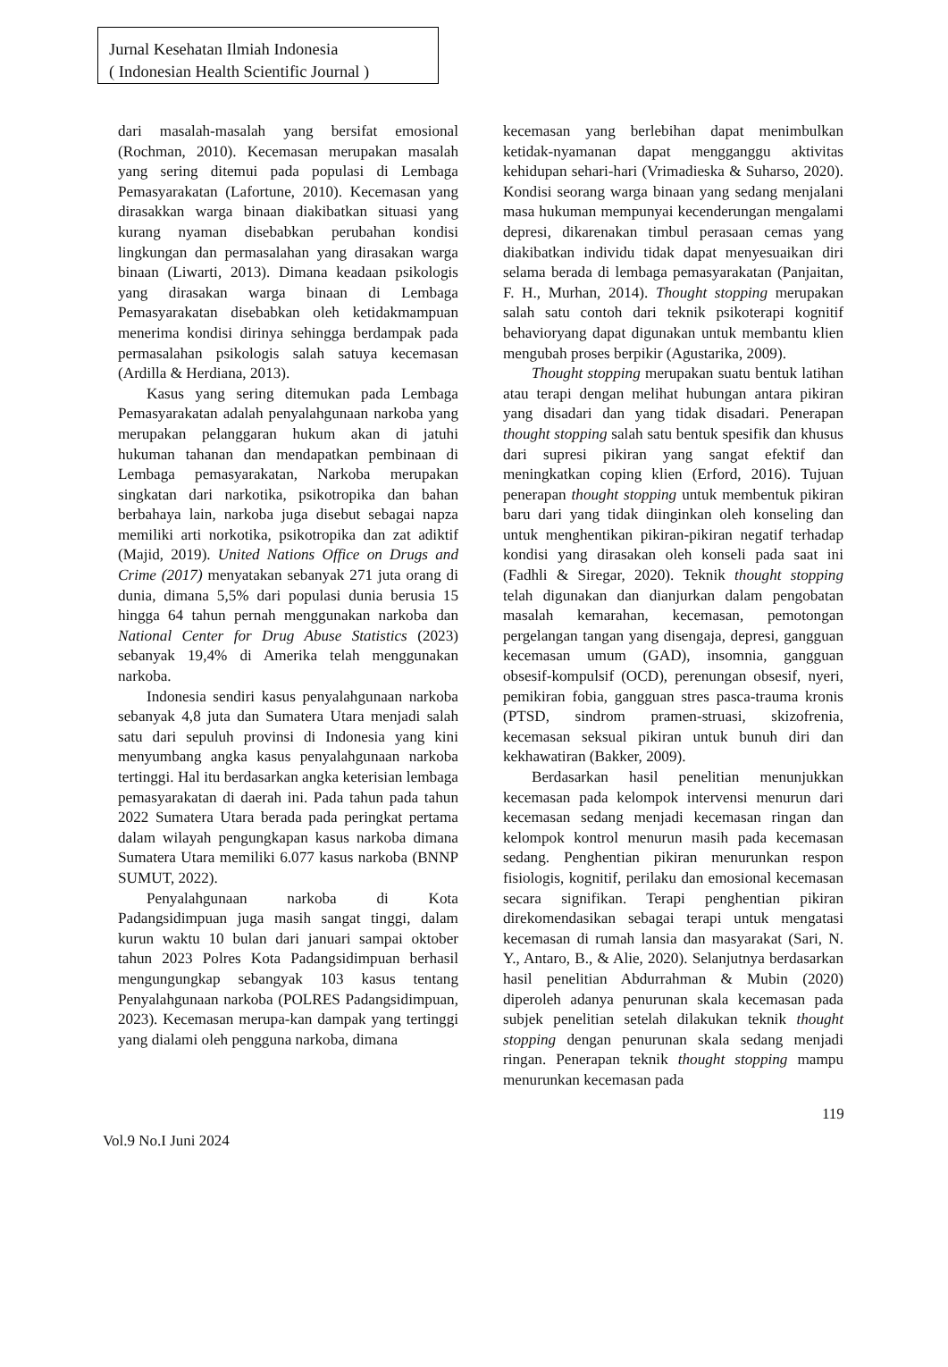Jurnal Kesehatan Ilmiah Indonesia
( Indonesian Health Scientific Journal )
dari masalah-masalah yang bersifat emosional (Rochman, 2010). Kecemasan merupakan masalah yang sering ditemui pada populasi di Lembaga Pemasyarakatan (Lafortune, 2010). Kecemasan yang dirasakkan warga binaan diakibatkan situasi yang kurang nyaman disebabkan perubahan kondisi lingkungan dan permasalahan yang dirasakan warga binaan (Liwarti, 2013). Dimana keadaan psikologis yang dirasakan warga binaan di Lembaga Pemasyarakatan disebabkan oleh ketidakmampuan menerima kondisi dirinya sehingga berdampak pada permasalahan psikologis salah satuya kecemasan (Ardilla & Herdiana, 2013).
Kasus yang sering ditemukan pada Lembaga Pemasyarakatan adalah penyalahgunaan narkoba yang merupakan pelanggaran hukum akan di jatuhi hukuman tahanan dan mendapatkan pembinaan di Lembaga pemasyarakatan, Narkoba merupakan singkatan dari narkotika, psikotropika dan bahan berbahaya lain, narkoba juga disebut sebagai napza memiliki arti norkotika, psikotropika dan zat adiktif (Majid, 2019). United Nations Office on Drugs and Crime (2017) menyatakan sebanyak 271 juta orang di dunia, dimana 5,5% dari populasi dunia berusia 15 hingga 64 tahun pernah menggunakan narkoba dan National Center for Drug Abuse Statistics (2023) sebanyak 19,4% di Amerika telah menggunakan narkoba.
Indonesia sendiri kasus penyalahgunaan narkoba sebanyak 4,8 juta dan Sumatera Utara menjadi salah satu dari sepuluh provinsi di Indonesia yang kini menyumbang angka kasus penyalahgunaan narkoba tertinggi. Hal itu berdasarkan angka keterisian lembaga pemasyarakatan di daerah ini. Pada tahun pada tahun 2022 Sumatera Utara berada pada peringkat pertama dalam wilayah pengungkapan kasus narkoba dimana Sumatera Utara memiliki 6.077 kasus narkoba (BNNP SUMUT, 2022).
Penyalahgunaan narkoba di Kota Padangsidimpuan juga masih sangat tinggi, dalam kurun waktu 10 bulan dari januari sampai oktober tahun 2023 Polres Kota Padangsidimpuan berhasil mengungungkap sebangyak 103 kasus tentang Penyalahgunaan narkoba (POLRES Padangsidimpuan, 2023). Kecemasan merupa-kan dampak yang tertinggi yang dialami oleh pengguna narkoba, dimana
kecemasan yang berlebihan dapat menimbulkan ketidak-nyamanan dapat mengganggu aktivitas kehidupan sehari-hari (Vrimadieska & Suharso, 2020). Kondisi seorang warga binaan yang sedang menjalani masa hukuman mempunyai kecenderungan mengalami depresi, dikarenakan timbul perasaan cemas yang diakibatkan individu tidak dapat menyesuaikan diri selama berada di lembaga pemasyarakatan (Panjaitan, F. H., Murhan, 2014). Thought stopping merupakan salah satu contoh dari teknik psikoterapi kognitif behavioryang dapat digunakan untuk membantu klien mengubah proses berpikir (Agustarika, 2009).
Thought stopping merupakan suatu bentuk latihan atau terapi dengan melihat hubungan antara pikiran yang disadari dan yang tidak disadari. Penerapan thought stopping salah satu bentuk spesifik dan khusus dari supresi pikiran yang sangat efektif dan meningkatkan coping klien (Erford, 2016). Tujuan penerapan thought stopping untuk membentuk pikiran baru dari yang tidak diinginkan oleh konseling dan untuk menghentikan pikiran-pikiran negatif terhadap kondisi yang dirasakan oleh konseli pada saat ini (Fadhli & Siregar, 2020). Teknik thought stopping telah digunakan dan dianjurkan dalam pengobatan masalah kemarahan, kecemasan, pemotongan pergelangan tangan yang disengaja, depresi, gangguan kecemasan umum (GAD), insomnia, gangguan obsesif-kompulsif (OCD), perenungan obsesif, nyeri, pemikiran fobia, gangguan stres pasca-trauma kronis (PTSD, sindrom pramen-struasi, skizofrenia, kecemasan seksual pikiran untuk bunuh diri dan kekhawatiran (Bakker, 2009).
Berdasarkan hasil penelitian menunjukkan kecemasan pada kelompok intervensi menurun dari kecemasan sedang menjadi kecemasan ringan dan kelompok kontrol menurun masih pada kecemasan sedang. Penghentian pikiran menurunkan respon fisiologis, kognitif, perilaku dan emosional kecemasan secara signifikan. Terapi penghentian pikiran direkomendasikan sebagai terapi untuk mengatasi kecemasan di rumah lansia dan masyarakat (Sari, N. Y., Antaro, B., & Alie, 2020). Selanjutnya berdasarkan hasil penelitian Abdurrahman & Mubin (2020) diperoleh adanya penurunan skala kecemasan pada subjek penelitian setelah dilakukan teknik thought stopping dengan penurunan skala sedang menjadi ringan. Penerapan teknik thought stopping mampu menurunkan kecemasan pada
119
Vol.9 No.I Juni 2024